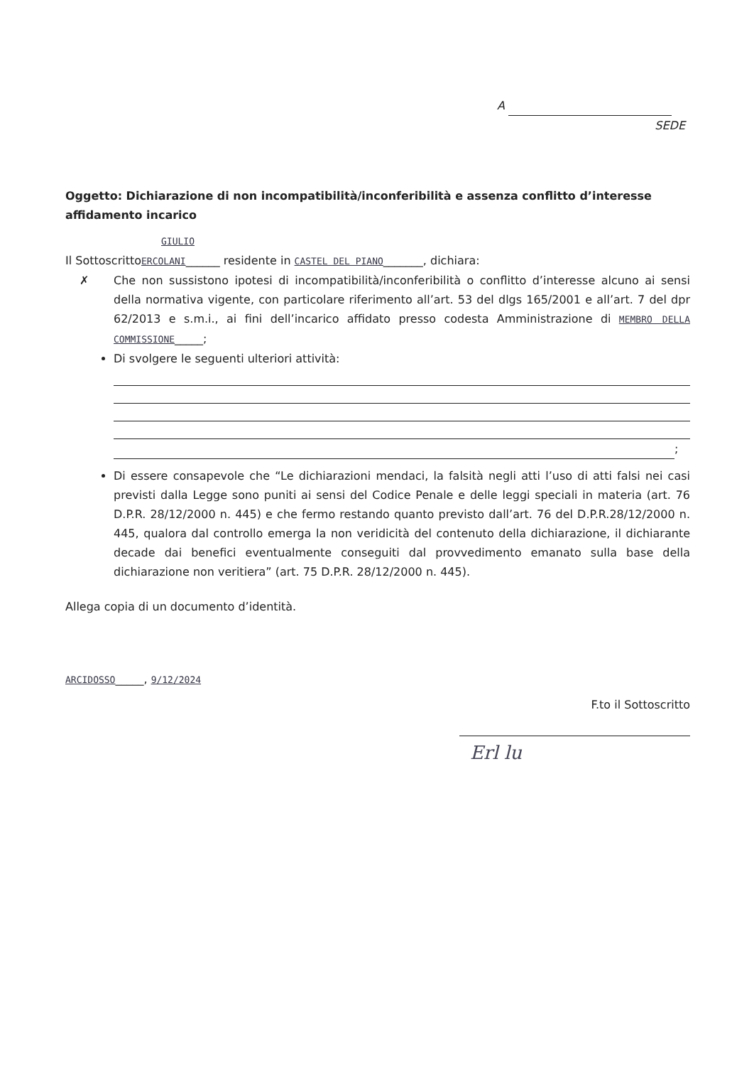A
SEDE
Oggetto: Dichiarazione di non incompatibilità/inconferibilità e assenza conflitto d’interesse affidamento incarico
GIULIO
Il SottoscrittoERCOLANI______ residente in CASTEL DEL PIANO_______, dichiara:
✗ Che non sussistono ipotesi di incompatibilità/inconferibilità o conflitto d’interesse alcuno ai sensi della normativa vigente, con particolare riferimento all’art. 53 del dlgs 165/2001 e all’art. 7 del dpr 62/2013 e s.m.i., ai fini dell’incarico affidato presso codesta Amministrazione di MEMBRO DELLA COMMISSIONE_____;
Di svolgere le seguenti ulteriori attività:
;
Di essere consapevole che “Le dichiarazioni mendaci, la falsità negli atti l’uso di atti falsi nei casi previsti dalla Legge sono puniti ai sensi del Codice Penale e delle leggi speciali in materia (art. 76 D.P.R. 28/12/2000 n. 445) e che fermo restando quanto previsto dall’art. 76 del D.P.R.28/12/2000 n. 445, qualora dal controllo emerga la non veridicità del contenuto della dichiarazione, il dichiarante decade dai benefici eventualmente conseguiti dal provvedimento emanato sulla base della dichiarazione non veritiera” (art. 75 D.P.R. 28/12/2000 n. 445).
Allega copia di un documento d’identità.
ARCIDOSSO_____, 9/12/2024
F.to il Sottoscritto
Erl lu